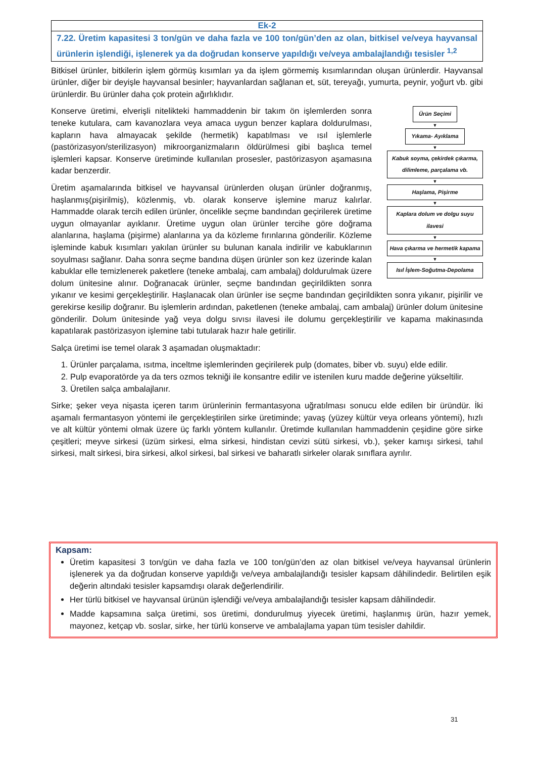Ek-2
7.22. Üretim kapasitesi 3 ton/gün ve daha fazla ve 100 ton/gün’den az olan, bitkisel ve/veya hayvansal ürünlerin işlendiği, işlenerek ya da doğrudan konserve yapıldığı ve/veya ambalajlandığı tesisler <sup>1,2</sup>
Bitkisel ürünler, bitkilerin işlem görmüş kısımları ya da işlem görmemiş kısımlarından oluşan ürünlerdir. Hayvansal ürünler, diğer bir deyişle hayvansal besinler; hayvanlardan sağlanan et, süt, tereyağı, yumurta, peynir, yoğurt vb. gibi ürünlerdir. Bu ürünler daha çok protein ağırlıklıdır.
Ürün Seçimi
▼
Yıkama- Ayıklama
▼
Kabuk soyma, çekirdek çıkarma, dilimleme, parçalama vb.
▼
Haşlama, Pişirme
▼
Kaplara dolum ve dolgu suyu ilavesi
▼
Hava çıkarma ve hermetik kapama
▼
Isıl İşlem-Soğutma-Depolama
Konserve üretimi, elverişli nitelikteki hammaddenin bir takım ön işlemlerden sonra teneke kutulara, cam kavanozlara veya amaca uygun benzer kaplara doldurulması, kapların hava almayacak şekilde (hermetik) kapatılması ve ısıl işlemlerle (pastörizasyon/sterilizasyon) mikroorganizmaların öldürülmesi gibi başlıca temel işlemleri kapsar. Konserve üretiminde kullanılan prosesler, pastörizasyon aşamasına kadar benzerdir.
Üretim aşamalarında bitkisel ve hayvansal ürünlerden oluşan ürünler doğranmış, haşlanmış(pişirilmiş), közlenmiş, vb. olarak konserve işlemine maruz kalırlar. Hammadde olarak tercih edilen ürünler, öncelikle seçme bandından geçirilerek üretime uygun olmayanlar ayıklanır. Üretime uygun olan ürünler tercihe göre doğrama alanlarına, haşlama (pişirme) alanlarına ya da közleme fırınlarına gönderilir. Közleme işleminde kabuk kısımları yakılan ürünler su bulunan kanala indirilir ve kabuklarının soyulması sağlanır. Daha sonra seçme bandına düşen ürünler son kez üzerinde kalan kabuklar elle temizlenerek paketlere (teneke ambalaj, cam ambalaj) doldurulmak üzere dolum ünitesine alınır. Doğranacak ürünler, seçme bandından geçirildikten sonra yıkanır ve kesimi gerçekleştirilir. Haşlanacak olan ürünler ise seçme bandından geçirildikten sonra yıkanır, pişirilir ve gerekirse kesilip doğranır. Bu işlemlerin ardından, paketlenen (teneke ambalaj, cam ambalaj) ürünler dolum ünitesine gönderilir. Dolum ünitesinde yağ veya dolgu sıvısı ilavesi ile dolumu gerçekleştirilir ve kapama makinasında kapatılarak pastörizasyon işlemine tabi tutularak hazır hale getirilir.
Salça üretimi ise temel olarak 3 aşamadan oluşmaktadır:
1. Ürünler parçalama, ısıtma, inceltme işlemlerinden geçirilerek pulp (domates, biber vb. suyu) elde edilir.
2. Pulp evaporatörde ya da ters ozmos tekniği ile konsantre edilir ve istenilen kuru madde değerine yükseltilir.
3. Üretilen salça ambalajlanır.
Sirke; şeker veya nişasta içeren tarım ürünlerinin fermantasyona uğratılması sonucu elde edilen bir üründür. İki aşamalı fermantasyon yöntemi ile gerçekleştirilen sirke üretiminde; yavaş (yüzey kültür veya orleans yöntemi), hızlı ve alt kültür yöntemi olmak üzere üç farklı yöntem kullanılır. Üretimde kullanılan hammaddenin çeşidine göre sirke çeşitleri; meyve sirkesi (üzüm sirkesi, elma sirkesi, hindistan cevizi sütü sirkesi, vb.), şeker kamışı sirkesi, tahıl sirkesi, malt sirkesi, bira sirkesi, alkol sirkesi, bal sirkesi ve baharatlı sirkeler olarak sınıflara ayrılır.
Kapsam:
Üretim kapasitesi 3 ton/gün ve daha fazla ve 100 ton/gün’den az olan bitkisel ve/veya hayvansal ürünlerin işlenerek ya da doğrudan konserve yapıldığı ve/veya ambalajlandığı tesisler kapsam dâhilindedir. Belirtilen eşik değerin altındaki tesisler kapsamdışı olarak değerlendirilir.
Her türlü bitkisel ve hayvansal ürünün işlendiği ve/veya ambalajlandığı tesisler kapsam dâhilindedir.
Madde kapsamına salça üretimi, sos üretimi, dondurulmuş yiyecek üretimi, haşlanmış ürün, hazır yemek, mayonez, ketçap vb. soslar, sirke, her türlü konserve ve ambalajlama yapan tüm tesisler dahildir.
31